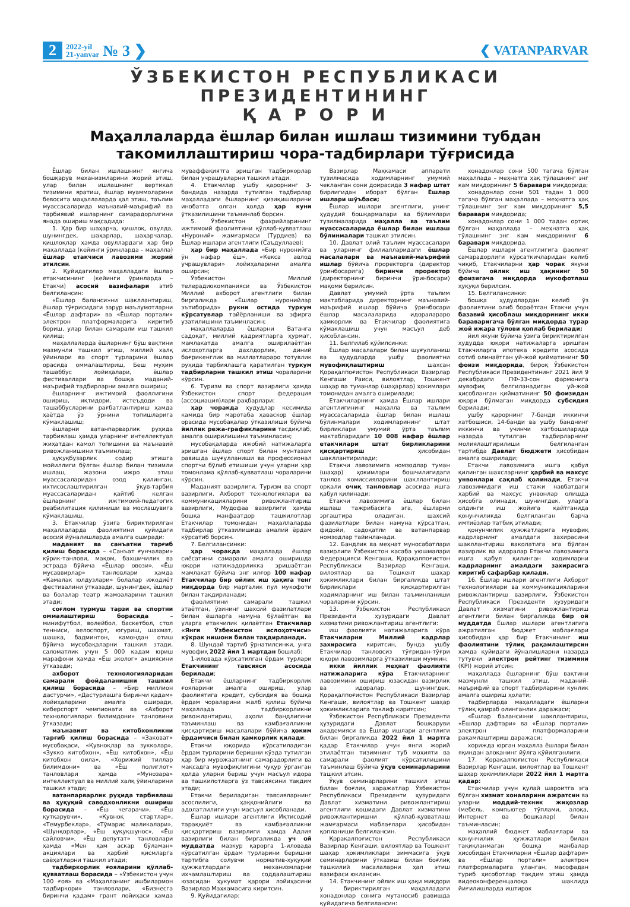2 2022-yil
21-yanvar № 3 ❯
❮ VATANPARVAR
ЎЗБЕКИСТОН РЕСПУБЛИКАСИ ПРЕЗИДЕНТИНИНГ
Қ А Р О Р И
Маҳаллаларда ёшлар билан ишлаш тизимини тубдан
такомиллаштириш чора-тадбирлари тўғрисида
Ёшлар билан ишлашнинг янгича бошқарув механизмларини жорий этиш, улар билан ишлашнинг вертикал тизимини яратиш, ёшлар муаммоларини бевосита маҳаллаларда ҳал этиш, таълим муассасаларида маънавий-маърифий ва тарбиявий ишларнинг самарадорлигини янада ошириш мақсадида:
1. Ҳар бир шаҳарча, қишлоқ, овулда, шунингдек, шаҳарлар, шаҳарчалар, қишлоқлар ҳамда овуллардаги ҳар бир маҳаллада (кейинги ўринларда – маҳалла) ёшлар етакчиси лавозими жорий этилсин.
2. Қуйидагилар маҳалладаги ёшлар етакчисининг (кейинги ўринларда – Етакчи) асосий вазифалари этиб белгилансин:
«Ёшлар баланси»ни шакллантириш, ёшлар тўғрисидаги зарур маълумотларни «Ёшлар дафтари» ва «Ёшлар портали» электрон платформаларига киритиб бориш, улар билан самарали иш ташкил қилиш;
маҳаллаларда ёшларнинг бўш вақтини мазмунли ташкил этиш, миллий халқ ўйинлари ва спорт турларини ёшлар орасида оммалаштириш, Беш муҳим ташаббус лойиҳалари, ёшлар фестиваллари ва бошқа маданий-маърифий тадбирларни амалга ошириш;
ёшларнинг ижтимоий фаоллигини ошириш, иқтидори, истеъдоди ва ташаббусларини рағбатлантириш ҳамда ҳаётда ўз ўрнини топишларига кўмаклашиш;
ёшларни ватанпарварлик руҳида тарбиялаш ҳамда уларнинг интеллектуал жиҳатдан камол топишини ва маънавий ривожланишини таъминлаш;
ҳуқуқбузарлик содир этишга мойиллиги бўлган ёшлар билан тизимли ишлаш, жазони ижро этиш муассасаларидан озод қилинган, ихтисослаштирилган ўқув-тарбия муассасаларидан қайтиб келган ёшларнинг ижтимоий-педагогик реабилитация қилиниши ва мослашувига кўмаклашиш.
3. Етакчилар ўзига бириктирилган маҳаллаларда фаолиятини қуйидаги асосий йўналишларда амалга оширади:
маданият ва санъатни тарғиб қилиш борасида – «Санъат ғунчалари» кўрик-танлови, мақом, бахшичилик ва эстрада бўйича «Ёшлар овози», «Ёш мусаввирлар» танловлари ҳамда «Камалак юлдузлари» болалар ижодиёт фестивалини ўтказади, шунингдек, ёшлар ва болалар театр жамоаларини ташкил этади;
соғлом турмуш тарзи ва спортни оммалаштириш борасида – минифутбол, волейбол, баскетбол, стол тенниси, велоспорт, югуриш, шахмат, шашка, бадминтон, камондан отиш бўйича мусобақаларни ташкил этади, саломатлик учун 5 000 қадам юриш марафони ҳамда «Ёш эколог» акциясини ўтказади;
ахборот технологияларидан самарали фойдаланишни ташкил қилиш борасида – «Бир миллион дастурчи», «Дастурлашга биринчи қадам» лойиҳаларини амалга оширади, киберспорт чемпионати ва «Ахборот технологиялари билимдони» танловини ўтказади;
маънавият ва китобхонликни тарғиб қилиш борасида – «Заковат» мусобақаси, «Қувноқлар ва зукколар», «Зукко китобхон», «Ёш китобхон», «Ёш китобхон оила», «Хорижий тиллар билимдони» ва «Ёш полиглот» танловлари ҳамда «Мунозара» интеллектуал ва миллий халқ ўйинларини ташкил этади;
ватанпарварлик руҳида тарбиялаш ва ҳуқуқий саводхонликни ошириш борасида – «Ёш чегарачи», «Ёш қутқарувчи», «Қувноқ стартлар», «Темурбеклар», «Тўмарис маликалари», «Шунқорлар», «Ёш ҳуқуқшунос», «Ёш сайловчи», «Ёш депутат» танловлари ҳамда «Мен ҳам аскар бўламан» акциялари ва ҳарбий қисмларга саёҳатларни ташкил этади;
тадбиркорлик ғояларини қўллаб-қувватлаш борасида – «Ўзбекистон учун 100 ғоя» ва «Маҳалланинг ишбилармон тадбиркори» танловлари, «Бизнесга биринчи қадам» грант лойиҳаси ҳамда муваффақиятга эришган тадбиркорлар билан учрашувларни ташкил этади.
4. Етакчилар ушбу қарорнинг 3-бандида назарда тутилган тадбирлар маҳалладаги ёшларнинг қизиқишларини инобатга олган ҳолда ҳар куни ўтказилишини таъминлаб борсин.
5. Ўзбекистон фахрийларининг ижтимоий фаолиятини қўллаб-қувватлаш «Нуроний» жамғармаси (Турдиев) ва Ёшлар ишлари агентлиги (Саъдуллаев):
ҳар бир маҳаллада «Бир нуронийга ўн нафар ёш», «Кекса авлод учрашувлари» лойиҳаларини амалга оширсин;
Ўзбекистон Миллий телерадиокомпанияси ва Ўзбекистон Миллий ахборот агентлиги билан биргаликда «Ёшлар нуронийлар эътиборида» рукни остида туркум кўрсатувлар тайёрланиши ва эфирга узатилишини таъминласин;
маҳаллаларда ёшларни Ватанга садоқат, миллий қадриятларга ҳурмат, мамлакатда амалга оширилаётган ислоҳотларга дахлдорлик, диний бағрикенглик ва миллатлараро тотувлик руҳида тарбиялашга қаратилган туркум тадбирларни ташкил этиш чораларини кўрсин.
6. Туризм ва спорт вазирлиги ҳамда Ўзбекистон спорт федерация (ассоциация)лари раҳбарлари:
ҳар чоракда ҳудудлар кесимида камида бир маротаба ҳаваскор ёшлар орасида мусобақалар ўтказилиши бўйича йиллик режа-графикларини тасдиқлаб, амалга оширилишини таъминласин;
мусобақаларда ижобий натижаларга эришган ёшлар спорт билан мунтазам равишда шуғулланиши ва профессионал спортчи бўлиб етишиши учун уларни ҳар томонлама қўллаб-қувватлаш чораларини кўрсин.
Маданият вазирлиги, Туризм ва спорт вазирлиги, Ахборот технологиялари ва коммуникацияларини ривожлантириш вазирлиги, Мудофаа вазирлиги ҳамда бошқа манфаатдор ташкилотлар Етакчилар томонидан маҳаллаларда тадбирлар ўтказилишида амалий ёрдам кўрсатиб борсин.
7. Белгилансинки:
ҳар чоракда маҳаллада ёшлар сиёсатини самарали амалга оширишда юқори натижадорликка эришаётган мамлакат бўйича энг илғор 100 нафар Етакчилар бир ойлик иш ҳақига тенг миқдорда бир марталик пул мукофоти билан тақдирланади;
фаолиятини самарали ташкил этаётган, ўзининг шахсий фазилатлари билан ёшларга намуна бўлаётган ва уларга етакчилик қилаётган Етакчилар «Янги Ўзбекистон ислоҳотчиси» кўкрак нишони билан тақдирланади.
8. Шундай тартиб ўрнатилсинки, унга мувофиқ 2022 йил 1 мартдан бошлаб:
1-иловада кўрсатилган ёрдам турлари Етакчининг тавсияси асосида берилади;
Етакчи ёшларнинг тадбиркорлик ғояларини амалга ошириш, улар фаолиятига кредит, субсидия ва бошқа ёрдам чораларини жалб қилиш бўйича маҳаллада тадбиркорликни ривожлантириш, аҳоли бандлигини таъминлаш ва камбағалликни қисқартириш масалалари бўйича ҳоким ёрдамчиси билан ҳамкорлик қилади;
Етакчи юқорида кўрсатиладиган ёрдам турларини беришни кўзда тутилган ҳар бир мурожаатнинг самарадорлиги ва мақсадга мувофиқлигини чуқур ўрганган ҳолда уларни бериш учун масъул идора ва ташкилотларга ўз тавсиясини тақдим этади;
Етакчи бериладиган тавсияларнинг асослилиги, ҳаққонийлиги ва адолатлилиги учун масъул ҳисобланади.
Ёшлар ишлари агентлиги Иқтисодий тараққиёт ва камбағалликни қисқартириш вазирлиги ҳамда Адлия вазирлиги билан биргаликда уч ой муддатда мазкур қарорга 1-иловада кўрсатилган ёрдам турларини беришни тартибга солувчи норматив-ҳуқуқий ҳужжатлардаги механизмларни ихчамлаштириш ва соддалаштириш юзасидан ҳукумат қарори лойиҳасини Вазирлар Маҳкамасига киритсин.
9. Қуйидагилар:
Вазирлар Маҳкамаси аппарати тузилмасида ходимларнинг умумий чекланган сони доирасида 3 нафар штат бирлигидан иборат бўлган Ёшлар ишлари шўъбаси;
Ёшлар ишлари агентлиги, унинг ҳудудий бошқармалари ва бўлимлари тузилмаларида маҳалла ва таълим муассасаларида ёшлар билан ишлаш бўлинмалари ташкил этилсин.
10. Давлат олий таълим муассасалари ва уларнинг филиалларидаги ёшлар масалалари ва маънавий-маърифий ишлар бўйича проректорга (директор ўринбосарига) биринчи проректор (директорнинг биринчи ўринбосари) мақоми берилсин.
Давлат умумий ўрта таълим мактабларида директорнинг маънавий-маърифий ишлар бўйича ўринбосари ёшлар масалаларида идоралараро ҳамкорлик ва Етакчилар фаолиятига кўмаклашиш учун масъул деб ҳисоблансин.
11. Белгилаб қўйилсинки:
Ёшлар масалалари билан шуғулланиш ва ҳудудларда ушбу фаолиятни мувофиқлаштириш шахсан Қорақалпоғистон Республикаси Вазирлар Кенгаши Раиси, вилоятлар, Тошкент шаҳар ва туманлар (шаҳарлар) ҳокимлари томонидан амалга оширилади;
Етакчиларнинг ҳамда Ёшлар ишлари агентлигининг маҳалла ва таълим муассасаларида ёшлар билан ишлаш бўлинмалари ходимларининг штат бирликлари умумий ўрта таълим мактабларидаги 10 008 нафар ёшлар етакчилари штат бирликларини қисқартириш ҳисобидан шакллантирилади;
Етакчи лавозимига номзодлар туман (шаҳар) ҳокимлари бошчилигидаги танлов комиссияларини шакллантириш орқали очиқ танловлар асосида ишга қабул қилинади;
Етакчи лавозимига ёшлар билан ишлаш тажрибасига эга, ёшларни эргаштира оладиган, шахсий фазилатлари билан намуна кўрсатган, фидойи, садоқатли ва ватанпарвар номзодлар тайинланади.
12. Бандлик ва меҳнат муносабатлари вазирлиги Ўзбекистон касаба уюшмалари Федерацияси Кенгаши, Қорақалпоғистон Республикаси Вазирлар Кенгаши, вилоятлар ва Тошкент шаҳар ҳокимликлари билан биргаликда штат бирликлари қисқартирилган ходимларнинг иш билан таъминланиши чораларини кўрсин.
13. Ўзбекистон Республикаси Президенти ҳузуридаги Давлат хизматини ривожлантириш агентлиги:
иш фаолияти натижаларига кўра Етакчиларни Миллий кадрлар захирасига киритсин, бунда ушбу Етакчилар танловсиз тўғридан-тўғри юқори лавозимларга ўтказилиши мумкин;
икки йиллик меҳнат фаолияти натижаларига кўра Етакчиларнинг лавозимини ошириш юзасидан вазирлик ва идоралар, шунингдек, Қорақалпоғистон Республикаси Вазирлар Кенгаши, вилоятлар ва Тошкент шаҳар ҳокимликларига таклиф киритсин;
Ўзбекистон Республикаси Президенти ҳузуридаги Давлат бошқаруви академияси ва Ёшлар ишлари агентлиги билан биргаликда 2022 йил 1 мартга қадар Етакчилар учун янги жорий этилаётган тизимнинг туб моҳияти ва самарали фаолият кўрсатилишини таъминлаш бўйича ўқув семинарларини ташкил этсин.
Ўқув семинарларини ташкил этиш билан боғлиқ харажатлар Ўзбекистон Республикаси Президенти ҳузуридаги Давлат хизматини ривожлантириш агентлиги қошидаги Давлат хизматини ривожлантиришни қўллаб-қувватлаш жамғармаси маблағлари ҳисобидан қопланиши белгилансин.
Қорақалпоғистон Республикаси Вазирлар Кенгаши, вилоятлар ва Тошкент шаҳар ҳокимликлари зиммасига ўқув семинарларини ўтказиш билан боғлиқ ташкилий масалаларни ҳал этиш вазифаси юклансин.
14. Етакчининг ойлик иш ҳақи миқдори у бириктирилган маҳалладаги хонадонлар сонига мутаносиб равишда қуйидагича белгилансин:
хонадонлар сони 500 тагача бўлган маҳаллада – меҳнатга ҳақ тўлашнинг энг кам миқдорининг 5 баравари миқдорида;
хонадонлар сони 501 тадан 1 000 тагача бўлган маҳаллада – меҳнатга ҳақ тўлашнинг энг кам миқдорининг 5,5 баравари миқдорида;
хонадонлар сони 1 000 тадан ортиқ бўлган маҳаллада – меҳнатга ҳақ тўлашнинг энг кам миқдорининг 6 баравари миқдорида.
Ёшлар ишлари агентлигига фаолият самарадорлиги кўрсаткичларидан келиб чиқиб, Етакчиларни ҳар чорак якуни бўйича ойлик иш ҳақининг 50 фоизигача миқдорда мукофотлаш ҳуқуқи берилсин.
15. Белгилансинки:
бошқа ҳудудлардан келиб ўз фаолиятини олиб бораётган Етакчи учун базавий ҳисоблаш миқдорининг икки бараваригача бўлган миқдорда турар жой ижара тўлови қоплаб берилади;
йил якуни бўйича ўзига бириктирилган ҳудудда юқори натижаларга эришган Етакчиларга ипотека кредити асосида сотиб олинаётган уй-жой қийматининг 50 фоизи миқдорида, бироқ Ўзбекистон Республикаси Президентининг 2021 йил 9 декабрдаги ПФ-33-сон фармонига мувофиқ белгиланадиган уй-жой ҳисобланган қийматининг 50 фоизидан юқори бўлмаган миқдорда субсидия берилади;
ушбу қарорнинг 7-банди иккинчи хатбошиси, 14-банди ва ушбу банднинг иккинчи ва учинчи хатбошиларида назарда тутилган тадбирларнинг молиялаштирилиши белгиланган тартибда Давлат бюджети ҳисобидан амалга оширилади;
Етакчи лавозимига ишга қабул қилинган шахсларнинг ҳарбий ва махсус унвонлари сақлаб қолинади, Етакчи лавозимидаги иш стажи навбатдаги ҳарбий ва махсус унвонлар олишда ҳисобга олинади, шунингдек, уларга олдинги иш жойига қайтганида қонунчиликда белгиланган барча имтиёзлар татбиқ этилади;
қонунчилик ҳужжатларига мувофиқ кадрларнинг амалдаги захирасини шакллантириш ваколатига эга бўлган вазирлик ва идоралар Етакчи лавозимига ишга қабул қилинган ходимларни кадрларнинг амалдаги захирасига киритиб сафарбар қилади.
16. Ёшлар ишлари агентлиги Ахборот технологиялари ва коммуникацияларини ривожлантириш вазирлиги, Ўзбекистон Республикаси Президенти ҳузуридаги Давлат хизматини ривожлантириш агентлиги билан биргаликда бир ой муддатда Ёшлар ишлари агентлигига ажратилган бюджет маблағлари ҳисобидан ҳар бир Етакчининг иш фаолиятини тўлиқ рақамлаштирсин ҳамда қуйидаги йўналишларни назарда тутувчи электрон рейтинг тизимини (KPI) жорий этсин:
маҳаллада ёшларнинг бўш вақтини мазмунли ташкил этиш, маданий-маърифий ва спорт тадбирларини кунлик амалга ошириш ҳолати;
тадбирларда маҳалладаги ёшларни тўлиқ қамраб олинганлик даражаси;
«Ёшлар баланси»ни шакллантириш, «Ёшлар дафтари» ва «Ёшлар портали» электрон платформаларини рақамлаштириш даражаси;
хорижда юрган маҳалла ёшлари билан яқиндан алоқанинг йўлга қўйилганлиги.
17. Қорақалпоғистон Республикаси Вазирлар Кенгаши, вилоятлар ва Тошкент шаҳар ҳокимликлари 2022 йил 1 мартга қадар:
Етакчилар учун қулай шароитга эга бўлган хизмат хоналарини ажратсин ва уларни моддий-техник жиҳозлар (мебель, компьютер тўплами, алоқа, Интернет ва бошқалар) билан таъминласин;
маҳаллий бюджет маблағлари ва қонунчилик ҳужжатлари билан тақиқланмаган бошқа манбалар ҳисобидан Етакчиларни «Ёшлар дафтари» ва «Ёшлар портали» электрон платформаларига уланган, масофадан туриб ҳисоботлар тақдим этиш ҳамда видеоконференцалоқа шаклида йиғилишларда иштирок